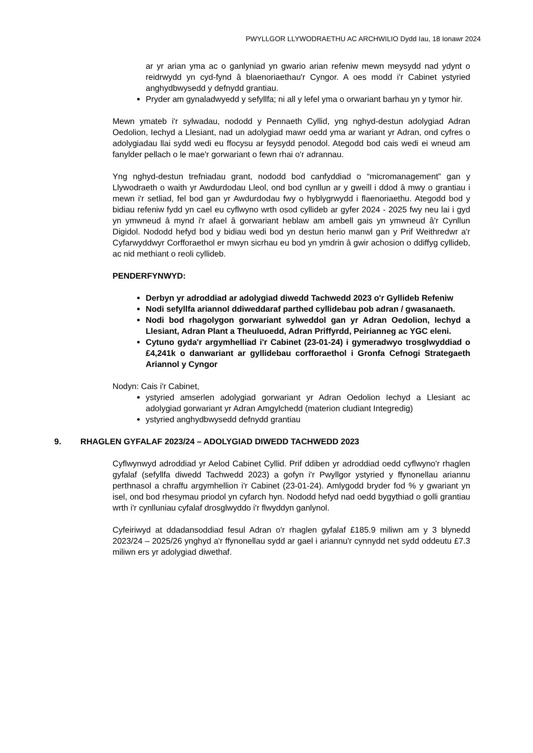PWYLLGOR LLYWODRAETHU AC ARCHWILIO Dydd Iau, 18 Ionawr 2024
ar yr arian yma ac o ganlyniad yn gwario arian refeniw mewn meysydd nad ydynt o reidrwydd yn cyd-fynd â blaenoriaethau'r Cyngor. A oes modd i'r Cabinet ystyried anghydbwysedd y defnydd grantiau.
Pryder am gynaladwyedd y sefyllfa; ni all y lefel yma o orwariant barhau yn y tymor hir.
Mewn ymateb i'r sylwadau, nododd y Pennaeth Cyllid, yng nghyd-destun adolygiad Adran Oedolion, Iechyd a Llesiant, nad un adolygiad mawr oedd yma ar wariant yr Adran, ond cyfres o adolygiadau llai sydd wedi eu ffocysu ar feysydd penodol. Ategodd bod cais wedi ei wneud am fanylder pellach o le mae'r gorwariant o fewn rhai o'r adrannau.
Yng nghyd-destun trefniadau grant, nododd bod canfyddiad o “micromanagement” gan y Llywodraeth o waith yr Awdurdodau Lleol, ond bod cynllun ar y gweill i ddod â mwy o grantiau i mewn i'r setliad, fel bod gan yr Awdurdodau fwy o hyblygrwydd i flaenoriaethu. Ategodd bod y bidiau refeniw fydd yn cael eu cyflwyno wrth osod cyllideb ar gyfer 2024 - 2025 fwy neu lai i gyd yn ymwneud â mynd i'r afael â gorwariant heblaw am ambell gais yn ymwneud â'r Cynllun Digidol. Nododd hefyd bod y bidiau wedi bod yn destun herio manwl gan y Prif Weithredwr a'r Cyfarwyddwyr Corfforaethol er mwyn sicrhau eu bod yn ymdrin â gwir achosion o ddiffyg cyllideb, ac nid methiant o reoli cyllideb.
PENDERFYNWYD:
Derbyn yr adroddiad ar adolygiad diwedd Tachwedd 2023 o'r Gyllideb Refeniw
Nodi sefyllfa ariannol ddiweddaraf parthed cyllidebau pob adran / gwasanaeth.
Nodi bod rhagolygon gorwariant sylweddol gan yr Adran Oedolion, Iechyd a Llesiant, Adran Plant a Theuluoedd, Adran Priffyrdd, Peirianneg ac YGC eleni.
Cytuno gyda'r argymhelliad i'r Cabinet (23-01-24) i gymeradwyo trosglwyddiad o £4,241k o danwariant ar gyllidebau corfforaethol i Gronfa Cefnogi Strategaeth Ariannol y Cyngor
Nodyn: Cais i'r Cabinet,
ystyried amserlen adolygiad gorwariant yr Adran Oedolion Iechyd a Llesiant ac adolygiad gorwariant yr Adran Amgylchedd (materion cludiant Integredig)
ystyried anghydbwysedd defnydd grantiau
9. RHAGLEN GYFALAF 2023/24 – ADOLYGIAD DIWEDD TACHWEDD 2023
Cyflwynwyd adroddiad yr Aelod Cabinet Cyllid. Prif ddiben yr adroddiad oedd cyflwyno'r rhaglen gyfalaf (sefyllfa diwedd Tachwedd 2023) a gofyn i'r Pwyllgor ystyried y ffynonellau ariannu perthnasol a chraffu argymhellion i'r Cabinet (23-01-24). Amlygodd bryder fod % y gwariant yn isel, ond bod rhesymau priodol yn cyfarch hyn. Nododd hefyd nad oedd bygythiad o golli grantiau wrth i'r cynlluniau cyfalaf drosglwyddo i'r flwyddyn ganlynol.
Cyfeiriwyd at ddadansoddiad fesul Adran o'r rhaglen gyfalaf £185.9 miliwn am y 3 blynedd 2023/24 – 2025/26 ynghyd a'r ffynonellau sydd ar gael i ariannu'r cynnydd net sydd oddeutu £7.3 miliwn ers yr adolygiad diwethaf.